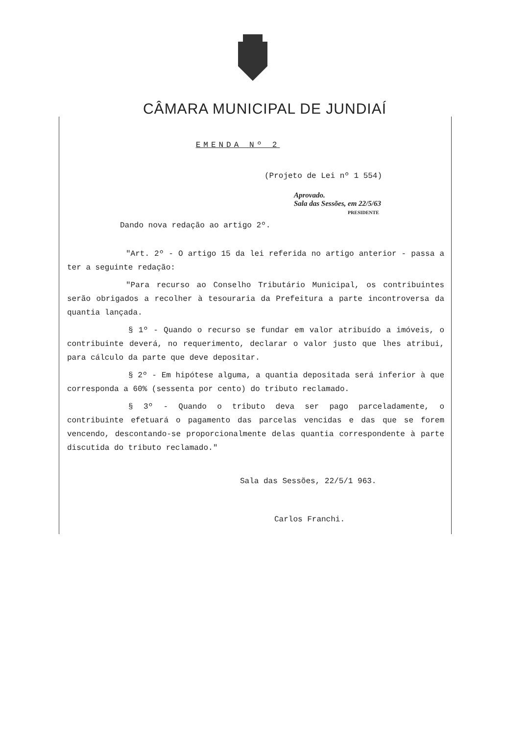CÂMARA MUNICIPAL DE JUNDIAÍ
EMENDA Nº 2
(Projeto de Lei nº 1 554)
Aprovado.
Sala das Sessões, em 22/5/63
PRESIDENTE
Dando nova redação ao artigo 2º.
"Art. 2º - O artigo 15 da lei referida no artigo anterior - passa a ter a seguinte redação:
"Para recurso ao Conselho Tributário Municipal, os contribuintes serão obrigados a recolher à tesouraria da Prefeitura a parte incontroversa da quantia lançada.
§ 1º - Quando o recurso se fundar em valor atribuído a imóveis, o contribuinte deverá, no requerimento, declarar o valor justo que lhes atribui, para cálculo da parte que deve depositar.
§ 2º - Em hipótese alguma, a quantia depositada será inferior à que corresponda a 60% (sessenta por cento) do tributo reclamado.
§ 3º - Quando o tributo deva ser pago parceladamente, o contribuinte efetuará o pagamento das parcelas vencidas e das que se forem vencendo, descontando-se proporcionalmente delas quantia correspondente à parte discutida do tributo reclamado."
Sala das Sessões, 22/5/1 963.
Carlos Franchi.